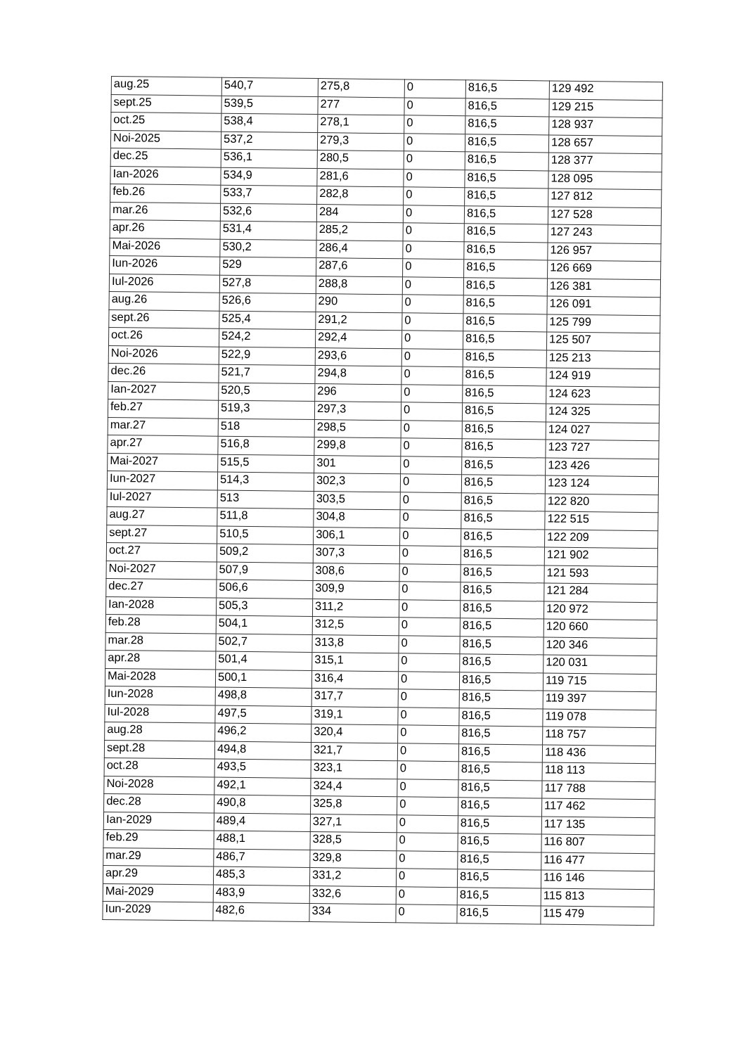| aug.25 | 540,7 | 275,8 | 0 | 816,5 | 129 492 |
| sept.25 | 539,5 | 277 | 0 | 816,5 | 129 215 |
| oct.25 | 538,4 | 278,1 | 0 | 816,5 | 128 937 |
| Noi-2025 | 537,2 | 279,3 | 0 | 816,5 | 128 657 |
| dec.25 | 536,1 | 280,5 | 0 | 816,5 | 128 377 |
| Ian-2026 | 534,9 | 281,6 | 0 | 816,5 | 128 095 |
| feb.26 | 533,7 | 282,8 | 0 | 816,5 | 127 812 |
| mar.26 | 532,6 | 284 | 0 | 816,5 | 127 528 |
| apr.26 | 531,4 | 285,2 | 0 | 816,5 | 127 243 |
| Mai-2026 | 530,2 | 286,4 | 0 | 816,5 | 126 957 |
| Iun-2026 | 529 | 287,6 | 0 | 816,5 | 126 669 |
| Iul-2026 | 527,8 | 288,8 | 0 | 816,5 | 126 381 |
| aug.26 | 526,6 | 290 | 0 | 816,5 | 126 091 |
| sept.26 | 525,4 | 291,2 | 0 | 816,5 | 125 799 |
| oct.26 | 524,2 | 292,4 | 0 | 816,5 | 125 507 |
| Noi-2026 | 522,9 | 293,6 | 0 | 816,5 | 125 213 |
| dec.26 | 521,7 | 294,8 | 0 | 816,5 | 124 919 |
| Ian-2027 | 520,5 | 296 | 0 | 816,5 | 124 623 |
| feb.27 | 519,3 | 297,3 | 0 | 816,5 | 124 325 |
| mar.27 | 518 | 298,5 | 0 | 816,5 | 124 027 |
| apr.27 | 516,8 | 299,8 | 0 | 816,5 | 123 727 |
| Mai-2027 | 515,5 | 301 | 0 | 816,5 | 123 426 |
| Iun-2027 | 514,3 | 302,3 | 0 | 816,5 | 123 124 |
| Iul-2027 | 513 | 303,5 | 0 | 816,5 | 122 820 |
| aug.27 | 511,8 | 304,8 | 0 | 816,5 | 122 515 |
| sept.27 | 510,5 | 306,1 | 0 | 816,5 | 122 209 |
| oct.27 | 509,2 | 307,3 | 0 | 816,5 | 121 902 |
| Noi-2027 | 507,9 | 308,6 | 0 | 816,5 | 121 593 |
| dec.27 | 506,6 | 309,9 | 0 | 816,5 | 121 284 |
| Ian-2028 | 505,3 | 311,2 | 0 | 816,5 | 120 972 |
| feb.28 | 504,1 | 312,5 | 0 | 816,5 | 120 660 |
| mar.28 | 502,7 | 313,8 | 0 | 816,5 | 120 346 |
| apr.28 | 501,4 | 315,1 | 0 | 816,5 | 120 031 |
| Mai-2028 | 500,1 | 316,4 | 0 | 816,5 | 119 715 |
| Iun-2028 | 498,8 | 317,7 | 0 | 816,5 | 119 397 |
| Iul-2028 | 497,5 | 319,1 | 0 | 816,5 | 119 078 |
| aug.28 | 496,2 | 320,4 | 0 | 816,5 | 118 757 |
| sept.28 | 494,8 | 321,7 | 0 | 816,5 | 118 436 |
| oct.28 | 493,5 | 323,1 | 0 | 816,5 | 118 113 |
| Noi-2028 | 492,1 | 324,4 | 0 | 816,5 | 117 788 |
| dec.28 | 490,8 | 325,8 | 0 | 816,5 | 117 462 |
| Ian-2029 | 489,4 | 327,1 | 0 | 816,5 | 117 135 |
| feb.29 | 488,1 | 328,5 | 0 | 816,5 | 116 807 |
| mar.29 | 486,7 | 329,8 | 0 | 816,5 | 116 477 |
| apr.29 | 485,3 | 331,2 | 0 | 816,5 | 116 146 |
| Mai-2029 | 483,9 | 332,6 | 0 | 816,5 | 115 813 |
| Iun-2029 | 482,6 | 334 | 0 | 816,5 | 115 479 |